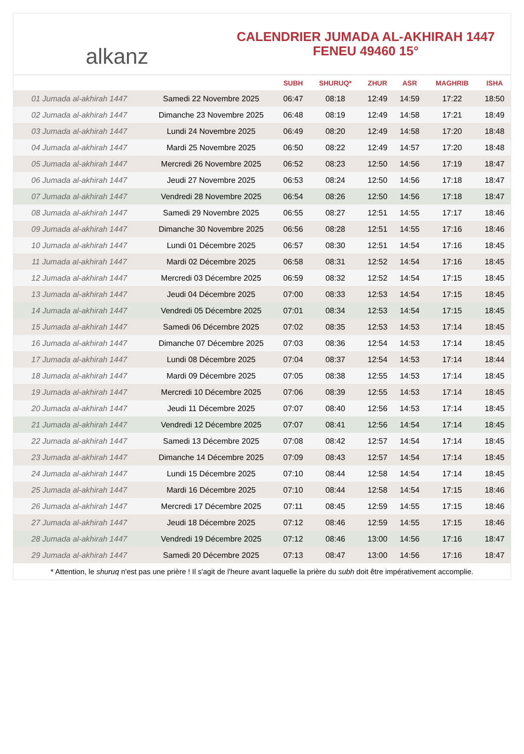alkanz
CALENDRIER JUMADA AL-AKHIRAH 1447
FENEU 49460 15°
| | | SUBH | SHURUQ* | ZHUR | ASR | MAGHRIB | ISHA |
| --- | --- | --- | --- | --- | --- | --- | --- |
| 01 Jumada al-akhirah 1447 | Samedi 22 Novembre 2025 | 06:47 | 08:18 | 12:49 | 14:59 | 17:22 | 18:50 |
| 02 Jumada al-akhirah 1447 | Dimanche 23 Novembre 2025 | 06:48 | 08:19 | 12:49 | 14:58 | 17:21 | 18:49 |
| 03 Jumada al-akhirah 1447 | Lundi 24 Novembre 2025 | 06:49 | 08:20 | 12:49 | 14:58 | 17:20 | 18:48 |
| 04 Jumada al-akhirah 1447 | Mardi 25 Novembre 2025 | 06:50 | 08:22 | 12:49 | 14:57 | 17:20 | 18:48 |
| 05 Jumada al-akhirah 1447 | Mercredi 26 Novembre 2025 | 06:52 | 08:23 | 12:50 | 14:56 | 17:19 | 18:47 |
| 06 Jumada al-akhirah 1447 | Jeudi 27 Novembre 2025 | 06:53 | 08:24 | 12:50 | 14:56 | 17:18 | 18:47 |
| 07 Jumada al-akhirah 1447 | Vendredi 28 Novembre 2025 | 06:54 | 08:26 | 12:50 | 14:56 | 17:18 | 18:47 |
| 08 Jumada al-akhirah 1447 | Samedi 29 Novembre 2025 | 06:55 | 08:27 | 12:51 | 14:55 | 17:17 | 18:46 |
| 09 Jumada al-akhirah 1447 | Dimanche 30 Novembre 2025 | 06:56 | 08:28 | 12:51 | 14:55 | 17:16 | 18:46 |
| 10 Jumada al-akhirah 1447 | Lundi 01 Décembre 2025 | 06:57 | 08:30 | 12:51 | 14:54 | 17:16 | 18:45 |
| 11 Jumada al-akhirah 1447 | Mardi 02 Décembre 2025 | 06:58 | 08:31 | 12:52 | 14:54 | 17:16 | 18:45 |
| 12 Jumada al-akhirah 1447 | Mercredi 03 Décembre 2025 | 06:59 | 08:32 | 12:52 | 14:54 | 17:15 | 18:45 |
| 13 Jumada al-akhirah 1447 | Jeudi 04 Décembre 2025 | 07:00 | 08:33 | 12:53 | 14:54 | 17:15 | 18:45 |
| 14 Jumada al-akhirah 1447 | Vendredi 05 Décembre 2025 | 07:01 | 08:34 | 12:53 | 14:54 | 17:15 | 18:45 |
| 15 Jumada al-akhirah 1447 | Samedi 06 Décembre 2025 | 07:02 | 08:35 | 12:53 | 14:53 | 17:14 | 18:45 |
| 16 Jumada al-akhirah 1447 | Dimanche 07 Décembre 2025 | 07:03 | 08:36 | 12:54 | 14:53 | 17:14 | 18:45 |
| 17 Jumada al-akhirah 1447 | Lundi 08 Décembre 2025 | 07:04 | 08:37 | 12:54 | 14:53 | 17:14 | 18:44 |
| 18 Jumada al-akhirah 1447 | Mardi 09 Décembre 2025 | 07:05 | 08:38 | 12:55 | 14:53 | 17:14 | 18:45 |
| 19 Jumada al-akhirah 1447 | Mercredi 10 Décembre 2025 | 07:06 | 08:39 | 12:55 | 14:53 | 17:14 | 18:45 |
| 20 Jumada al-akhirah 1447 | Jeudi 11 Décembre 2025 | 07:07 | 08:40 | 12:56 | 14:53 | 17:14 | 18:45 |
| 21 Jumada al-akhirah 1447 | Vendredi 12 Décembre 2025 | 07:07 | 08:41 | 12:56 | 14:54 | 17:14 | 18:45 |
| 22 Jumada al-akhirah 1447 | Samedi 13 Décembre 2025 | 07:08 | 08:42 | 12:57 | 14:54 | 17:14 | 18:45 |
| 23 Jumada al-akhirah 1447 | Dimanche 14 Décembre 2025 | 07:09 | 08:43 | 12:57 | 14:54 | 17:14 | 18:45 |
| 24 Jumada al-akhirah 1447 | Lundi 15 Décembre 2025 | 07:10 | 08:44 | 12:58 | 14:54 | 17:14 | 18:45 |
| 25 Jumada al-akhirah 1447 | Mardi 16 Décembre 2025 | 07:10 | 08:44 | 12:58 | 14:54 | 17:15 | 18:46 |
| 26 Jumada al-akhirah 1447 | Mercredi 17 Décembre 2025 | 07:11 | 08:45 | 12:59 | 14:55 | 17:15 | 18:46 |
| 27 Jumada al-akhirah 1447 | Jeudi 18 Décembre 2025 | 07:12 | 08:46 | 12:59 | 14:55 | 17:15 | 18:46 |
| 28 Jumada al-akhirah 1447 | Vendredi 19 Décembre 2025 | 07:12 | 08:46 | 13:00 | 14:56 | 17:16 | 18:47 |
| 29 Jumada al-akhirah 1447 | Samedi 20 Décembre 2025 | 07:13 | 08:47 | 13:00 | 14:56 | 17:16 | 18:47 |
* Attention, le shuruq n'est pas une prière ! Il s'agit de l'heure avant laquelle la prière du subh doit être impérativement accomplie.